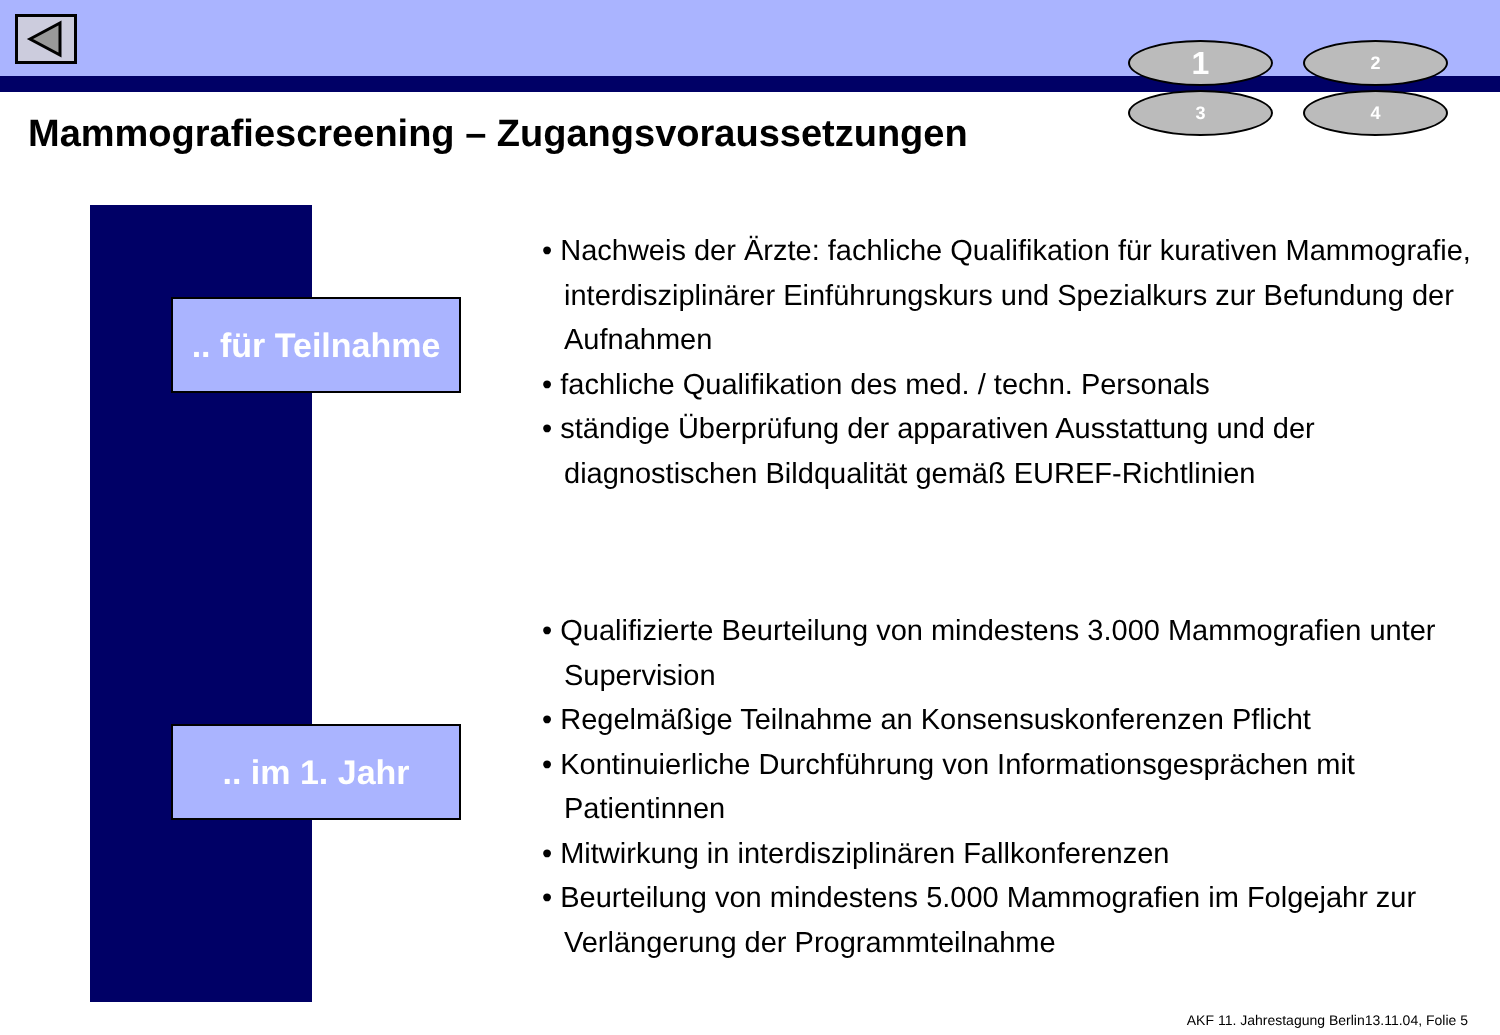1
2
3
4
Mammografiescreening – Zugangsvoraussetzungen
.. für Teilnahme
.. im 1. Jahr
• Nachweis der Ärzte: fachliche Qualifikation für kurativen Mammografie, interdisziplinärer Einführungskurs und Spezialkurs zur Befundung der Aufnahmen
• fachliche Qualifikation des med. / techn. Personals
• ständige Überprüfung der apparativen Ausstattung und der diagnostischen Bildqualität gemäß EUREF-Richtlinien
• Qualifizierte Beurteilung von mindestens 3.000 Mammografien unter Supervision
• Regelmäßige Teilnahme an Konsensuskonferenzen Pflicht
• Kontinuierliche Durchführung von Informationsgesprächen mit Patientinnen
• Mitwirkung in interdisziplinären Fallkonferenzen
• Beurteilung von mindestens 5.000 Mammografien im Folgejahr zur Verlängerung der Programmteilnahme
AKF 11. Jahrestagung Berlin13.11.04, Folie 5